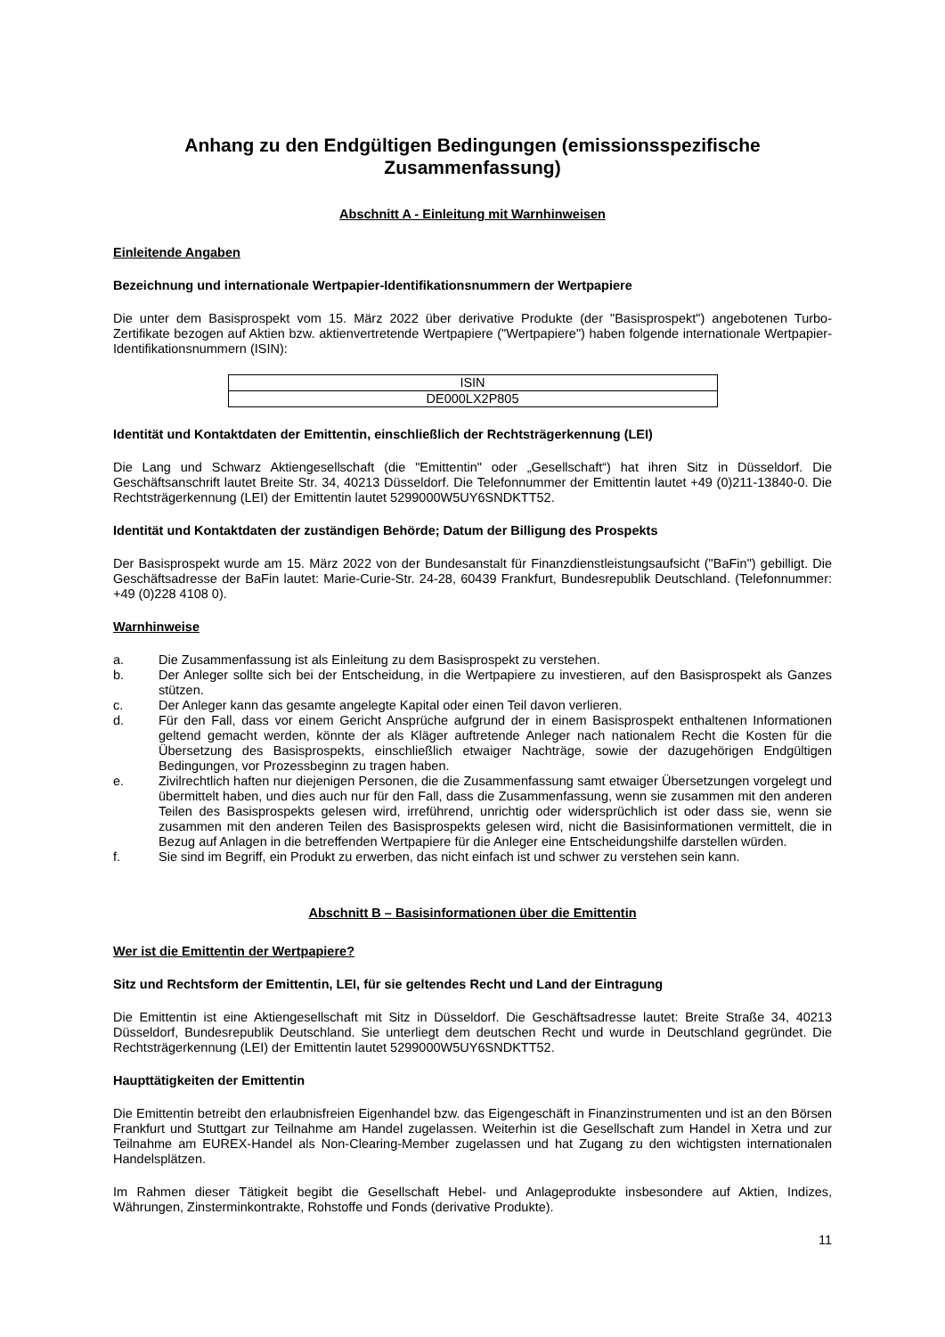Anhang zu den Endgültigen Bedingungen (emissionsspezifische Zusammenfassung)
Abschnitt A - Einleitung mit Warnhinweisen
Einleitende Angaben
Bezeichnung und internationale Wertpapier-Identifikationsnummern der Wertpapiere
Die unter dem Basisprospekt vom 15. März 2022 über derivative Produkte (der "Basisprospekt") angebotenen Turbo-Zertifikate bezogen auf Aktien bzw. aktienvertretende Wertpapiere ("Wertpapiere") haben folgende internationale Wertpapier-Identifikationsnummern (ISIN):
| ISIN |
| DE000LX2P805 |
Identität und Kontaktdaten der Emittentin, einschließlich der Rechtsträgerkennung (LEI)
Die Lang und Schwarz Aktiengesellschaft (die "Emittentin" oder „Gesellschaft“) hat ihren Sitz in Düsseldorf. Die Geschäftsanschrift lautet Breite Str. 34, 40213 Düsseldorf. Die Telefonnummer der Emittentin lautet +49 (0)211-13840-0. Die Rechtsträgerkennung (LEI) der Emittentin lautet 5299000W5UY6SNDKTT52.
Identität und Kontaktdaten der zuständigen Behörde; Datum der Billigung des Prospekts
Der Basisprospekt wurde am 15. März 2022 von der Bundesanstalt für Finanzdienstleistungsaufsicht ("BaFin") gebilligt. Die Geschäftsadresse der BaFin lautet: Marie-Curie-Str. 24-28, 60439 Frankfurt, Bundesrepublik Deutschland. (Telefonnummer: +49 (0)228 4108 0).
Warnhinweise
a. Die Zusammenfassung ist als Einleitung zu dem Basisprospekt zu verstehen.
b. Der Anleger sollte sich bei der Entscheidung, in die Wertpapiere zu investieren, auf den Basisprospekt als Ganzes stützen.
c. Der Anleger kann das gesamte angelegte Kapital oder einen Teil davon verlieren.
d. Für den Fall, dass vor einem Gericht Ansprüche aufgrund der in einem Basisprospekt enthaltenen Informationen geltend gemacht werden, könnte der als Kläger auftretende Anleger nach nationalem Recht die Kosten für die Übersetzung des Basisprospekts, einschließlich etwaiger Nachträge, sowie der dazugehörigen Endgültigen Bedingungen, vor Prozessbeginn zu tragen haben.
e. Zivilrechtlich haften nur diejenigen Personen, die die Zusammenfassung samt etwaiger Übersetzungen vorgelegt und übermittelt haben, und dies auch nur für den Fall, dass die Zusammenfassung, wenn sie zusammen mit den anderen Teilen des Basisprospekts gelesen wird, irreführend, unrichtig oder widersprüchlich ist oder dass sie, wenn sie zusammen mit den anderen Teilen des Basisprospekts gelesen wird, nicht die Basisinformationen vermittelt, die in Bezug auf Anlagen in die betreffenden Wertpapiere für die Anleger eine Entscheidungshilfe darstellen würden.
f. Sie sind im Begriff, ein Produkt zu erwerben, das nicht einfach ist und schwer zu verstehen sein kann.
Abschnitt B – Basisinformationen über die Emittentin
Wer ist die Emittentin der Wertpapiere?
Sitz und Rechtsform der Emittentin, LEI, für sie geltendes Recht und Land der Eintragung
Die Emittentin ist eine Aktiengesellschaft mit Sitz in Düsseldorf. Die Geschäftsadresse lautet: Breite Straße 34, 40213 Düsseldorf, Bundesrepublik Deutschland. Sie unterliegt dem deutschen Recht und wurde in Deutschland gegründet. Die Rechtsträgerkennung (LEI) der Emittentin lautet 5299000W5UY6SNDKTT52.
Haupttätigkeiten der Emittentin
Die Emittentin betreibt den erlaubnisfreien Eigenhandel bzw. das Eigengeschäft in Finanzinstrumenten und ist an den Börsen Frankfurt und Stuttgart zur Teilnahme am Handel zugelassen. Weiterhin ist die Gesellschaft zum Handel in Xetra und zur Teilnahme am EUREX-Handel als Non-Clearing-Member zugelassen und hat Zugang zu den wichtigsten internationalen Handelsplätzen.
Im Rahmen dieser Tätigkeit begibt die Gesellschaft Hebel- und Anlageprodukte insbesondere auf Aktien, Indizes, Währungen, Zinsterminkontrakte, Rohstoffe und Fonds (derivative Produkte).
11